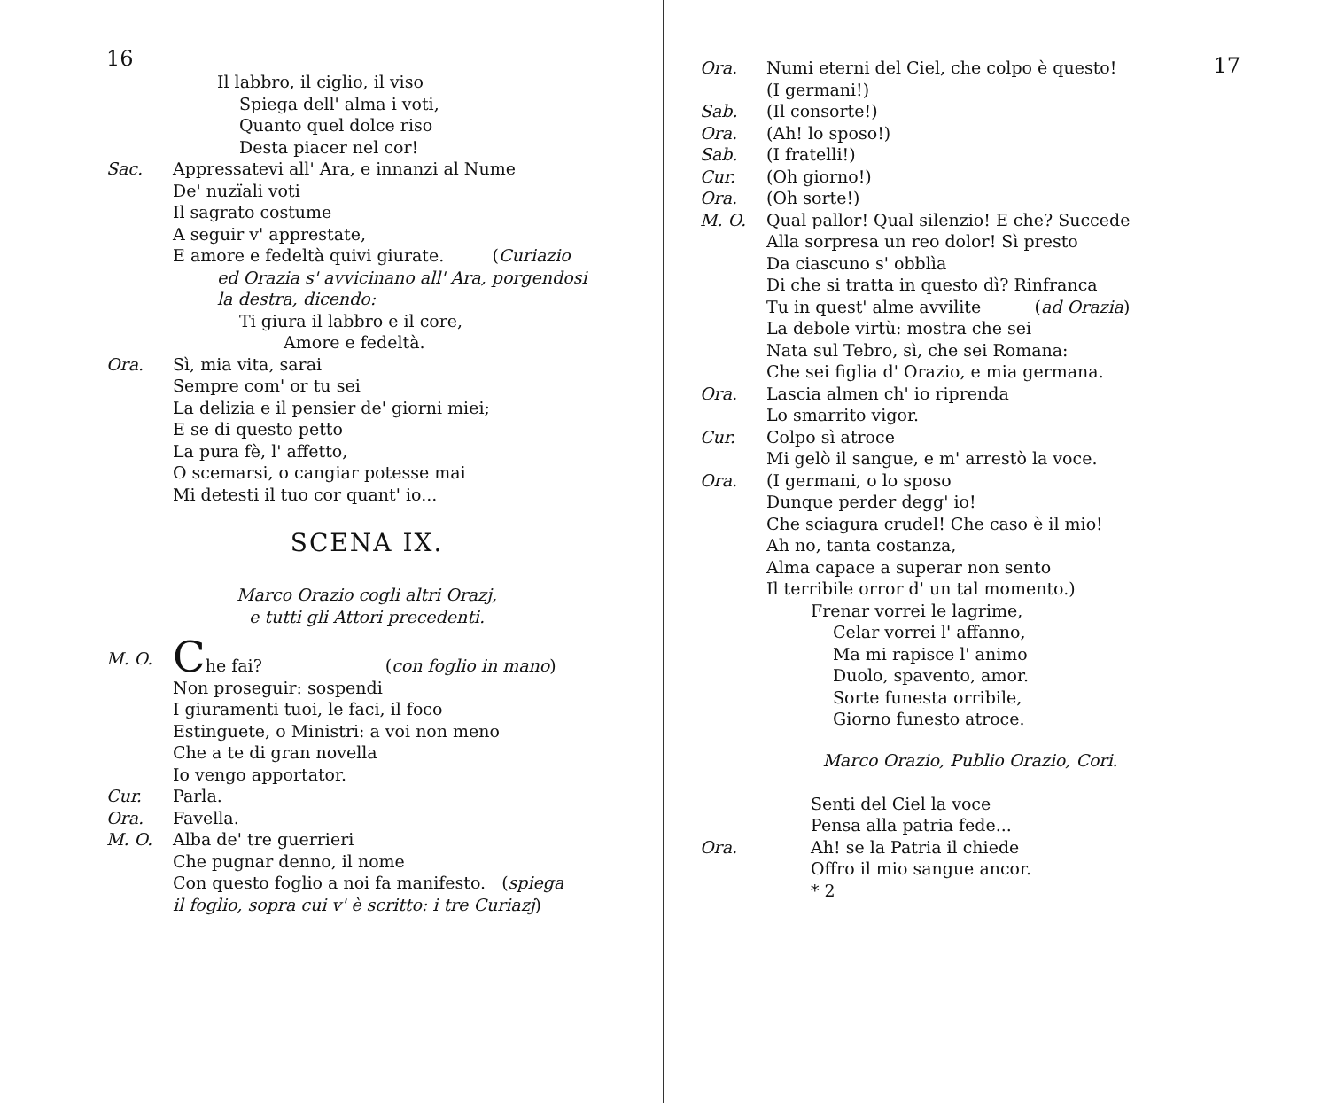16
Il labbro, il ciglio, il viso
Spiega dell' alma i voti,
Quanto quel dolce riso
Desta piacer nel cor!
Sac. Appressatevi all' Ara, e innanzi al Nume
De' nuzïali voti
Il sagrato costume
A seguir v' apprestate,
E amore e fedeltà quivi giurate. (Curiazio
ed Orazia s' avvicinano all' Ara, porgendosi
la destra, dicendo:
Ti giura il labbro e il core,
Amore e fedeltà.
Ora. Sì, mia vita, sarai
Sempre com' or tu sei
La delizia e il pensier de' giorni miei;
E se di questo petto
La pura fè, l' affetto,
O scemarsi, o cangiar potesse mai
Mi detesti il tuo cor quant' io...
SCENA IX.
Marco Orazio cogli altri Orazj,
e tutti gli Attori precedenti.
M. O. Che fai? (con foglio in mano)
Non proseguir: sospendi
I giuramenti tuoi, le faci, il foco
Estinguete, o Ministri: a voi non meno
Che a te di gran novella
Io vengo apportator.
Cur. Parla.
Ora. Favella.
M. O. Alba de' tre guerrieri
Che pugnar denno, il nome
Con questo foglio a noi fa manifesto. (spiega
il foglio, sopra cui v' è scritto: i tre Curiazj)
17
Ora. Numi eterni del Ciel, che colpo è questo!
(I germani!)
Sab. (Il consorte!)
Ora. (Ah! lo sposo!)
Sab. (I fratelli!)
Cur. (Oh giorno!)
Ora. (Oh sorte!)
M. O. Qual pallor! Qual silenzio! E che? Succede
Alla sorpresa un reo dolor! Sì presto
Da ciascuno s' obblìa
Di che si tratta in questo dì? Rinfranca
Tu in quest' alme avvilite (ad Orazia)
La debole virtù: mostra che sei
Nata sul Tebro, sì, che sei Romana:
Che sei figlia d' Orazio, e mia germana.
Ora. Lascia almen ch' io riprenda
Lo smarrito vigor.
Cur. Colpo sì atroce
Mi gelò il sangue, e m' arrestò la voce.
Ora. (I germani, o lo sposo
Dunque perder degg' io!
Che sciagura crudel! Che caso è il mio!
Ah no, tanta costanza,
Alma capace a superar non sento
Il terribile orror d' un tal momento.)
Frenar vorrei le lagrime,
Celar vorrei l' affanno,
Ma mi rapisce l' animo
Duolo, spavento, amor.
Sorte funesta orribile,
Giorno funesto atroce.
Marco Orazio, Publio Orazio, Cori.
Senti del Ciel la voce
Pensa alla patria fede...
Ora. Ah! se la Patria il chiede
Offro il mio sangue ancor.
* 2